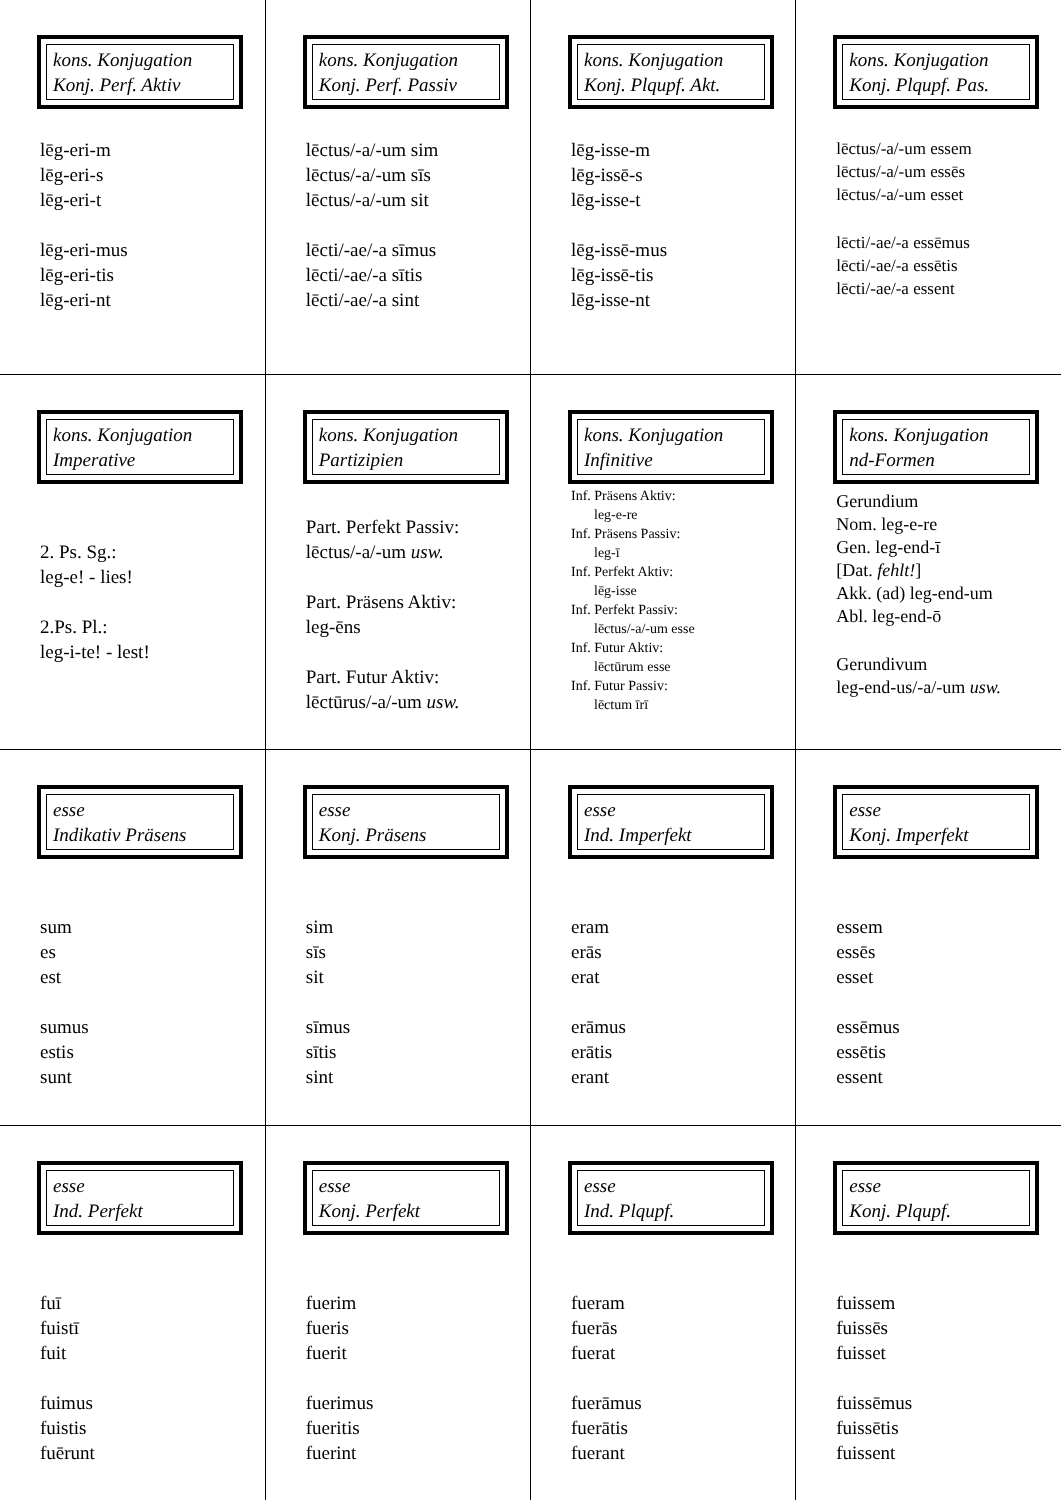| kons. Konjugation Konj. Perf. Aktiv lēg-eri-m lēg-eri-s lēg-eri-t lēg-eri-mus lēg-eri-tis lēg-eri-nt | kons. Konjugation Konj. Perf. Passiv lēctus/-a/-um sim lēctus/-a/-um sīs lēctus/-a/-um sit lēcti/-ae/-a sīmus lēcti/-ae/-a sītis lēcti/-ae/-a sint | kons. Konjugation Konj. Plqupf. Akt. lēg-isse-m lēg-issē-s lēg-isse-t lēg-issē-mus lēg-issē-tis lēg-isse-nt | kons. Konjugation Konj. Plqupf. Pas. lēctus/-a/-um essem lēctus/-a/-um essēs lēctus/-a/-um esset lēcti/-ae/-a essēmus lēcti/-ae/-a essētis lēcti/-ae/-a essent |
| kons. Konjugation Imperative 2. Ps. Sg.: leg-e! - lies! 2.Ps. Pl.: leg-i-te! - lest! | kons. Konjugation Partizipien Part. Perfekt Passiv: lēctus/-a/-um usw. Part. Präsens Aktiv: leg-ēns Part. Futur Aktiv: lēctūrus/-a/-um usw. | kons. Konjugation Infinitive Inf. Präsens Aktiv: leg-e-re Inf. Präsens Passiv: leg-ī Inf. Perfekt Aktiv: lēg-isse Inf. Perfekt Passiv: lēctus/-a/-um esse Inf. Futur Aktiv: lēctūrum esse Inf. Futur Passiv: lēctum īrī | kons. Konjugation nd-Formen Gerundium Nom. leg-e-re Gen. leg-end-ī [Dat. fehlt! ] Akk. (ad) leg-end-um Abl. leg-end-ō Gerundivum leg-end-us/-a/-um usw. |
| esse Indikativ Präsens sum es est sumus estis sunt | esse Konj. Präsens sim sīs sit sīmus sītis sint | esse Ind. Imperfekt eram erās erat erāmus erātis erant | esse Konj. Imperfekt essem essēs esset essēmus essētis essent |
| esse Ind. Perfekt fuī fuistī fuit fuimus fuistis fuērunt | esse Konj. Perfekt fuerim fueris fuerit fuerimus fueritis fuerint | esse Ind. Plqupf. fueram fuerās fuerat fuerāmus fuerātis fuerant | esse Konj. Plqupf. fuissem fuissēs fuisset fuissēmus fuissētis fuissent |